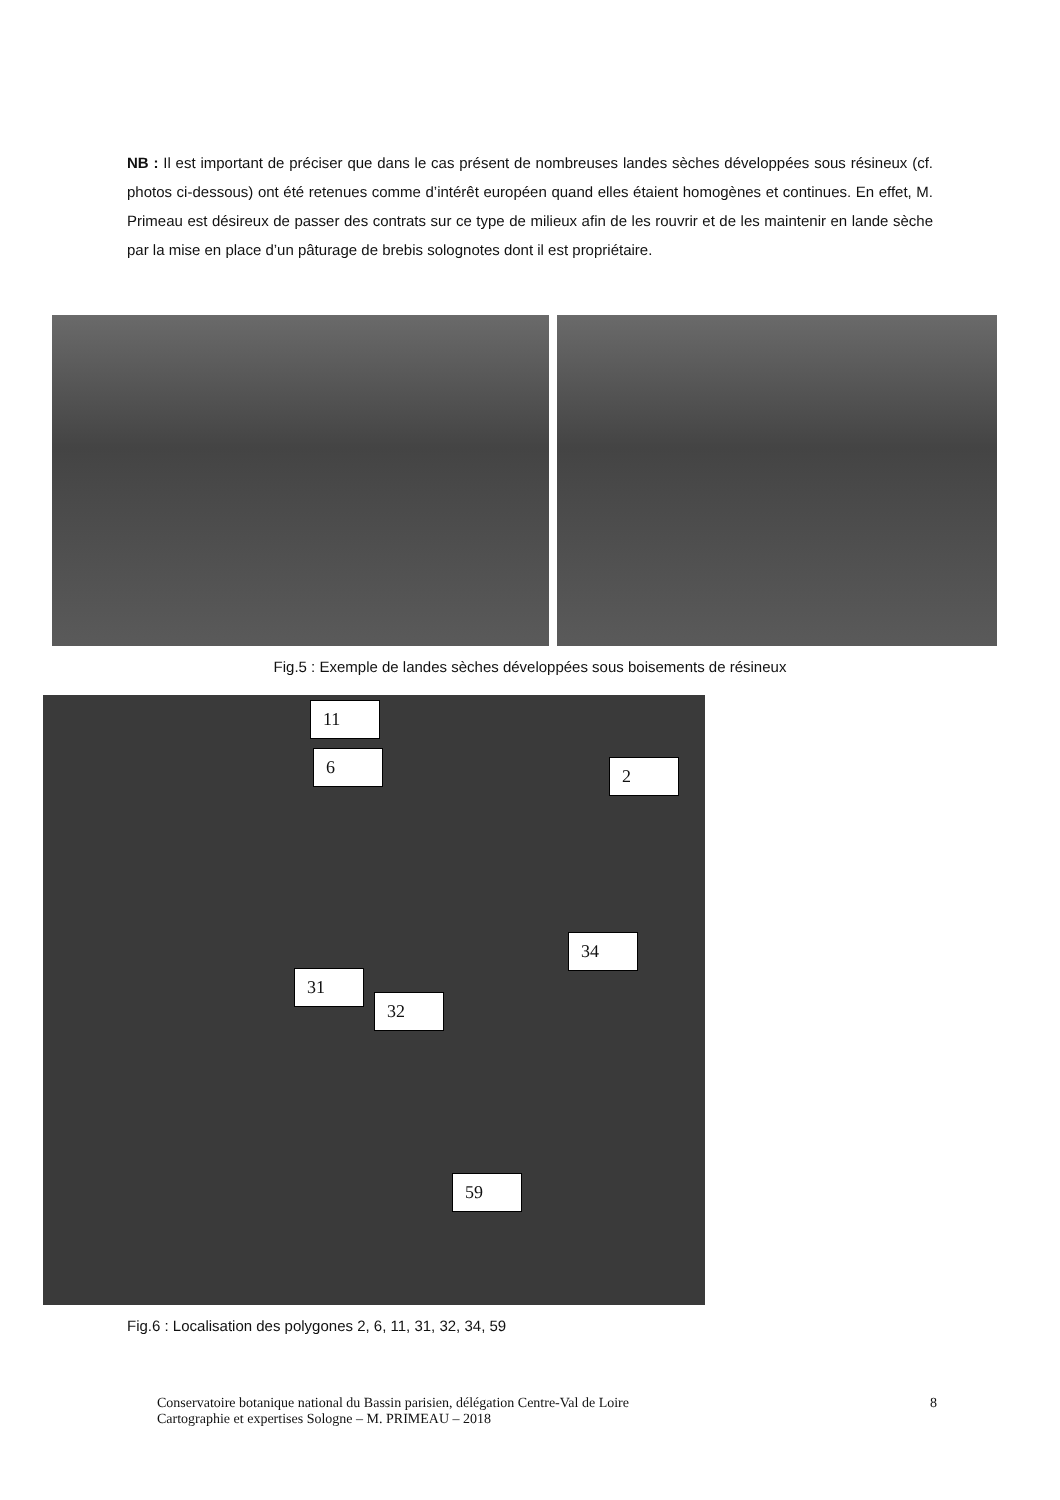NB : Il est important de préciser que dans le cas présent de nombreuses landes sèches développées sous résineux (cf. photos ci-dessous) ont été retenues comme d’intérêt européen quand elles étaient homogènes et continues. En effet, M. Primeau est désireux de passer des contrats sur ce type de milieux afin de les rouvrir et de les maintenir en lande sèche par la mise en place d’un pâturage de brebis solognotes dont il est propriétaire.
Fig.5 : Exemple de landes sèches développées sous boisements de résineux
11
6 2
34
31
32
59
Fig.6 : Localisation des polygones 2, 6, 11, 31, 32, 34, 59
Conservatoire botanique national du Bassin parisien, délégation Centre-Val de Loire
Cartographie et expertises Sologne – M. PRIMEAU – 2018
8